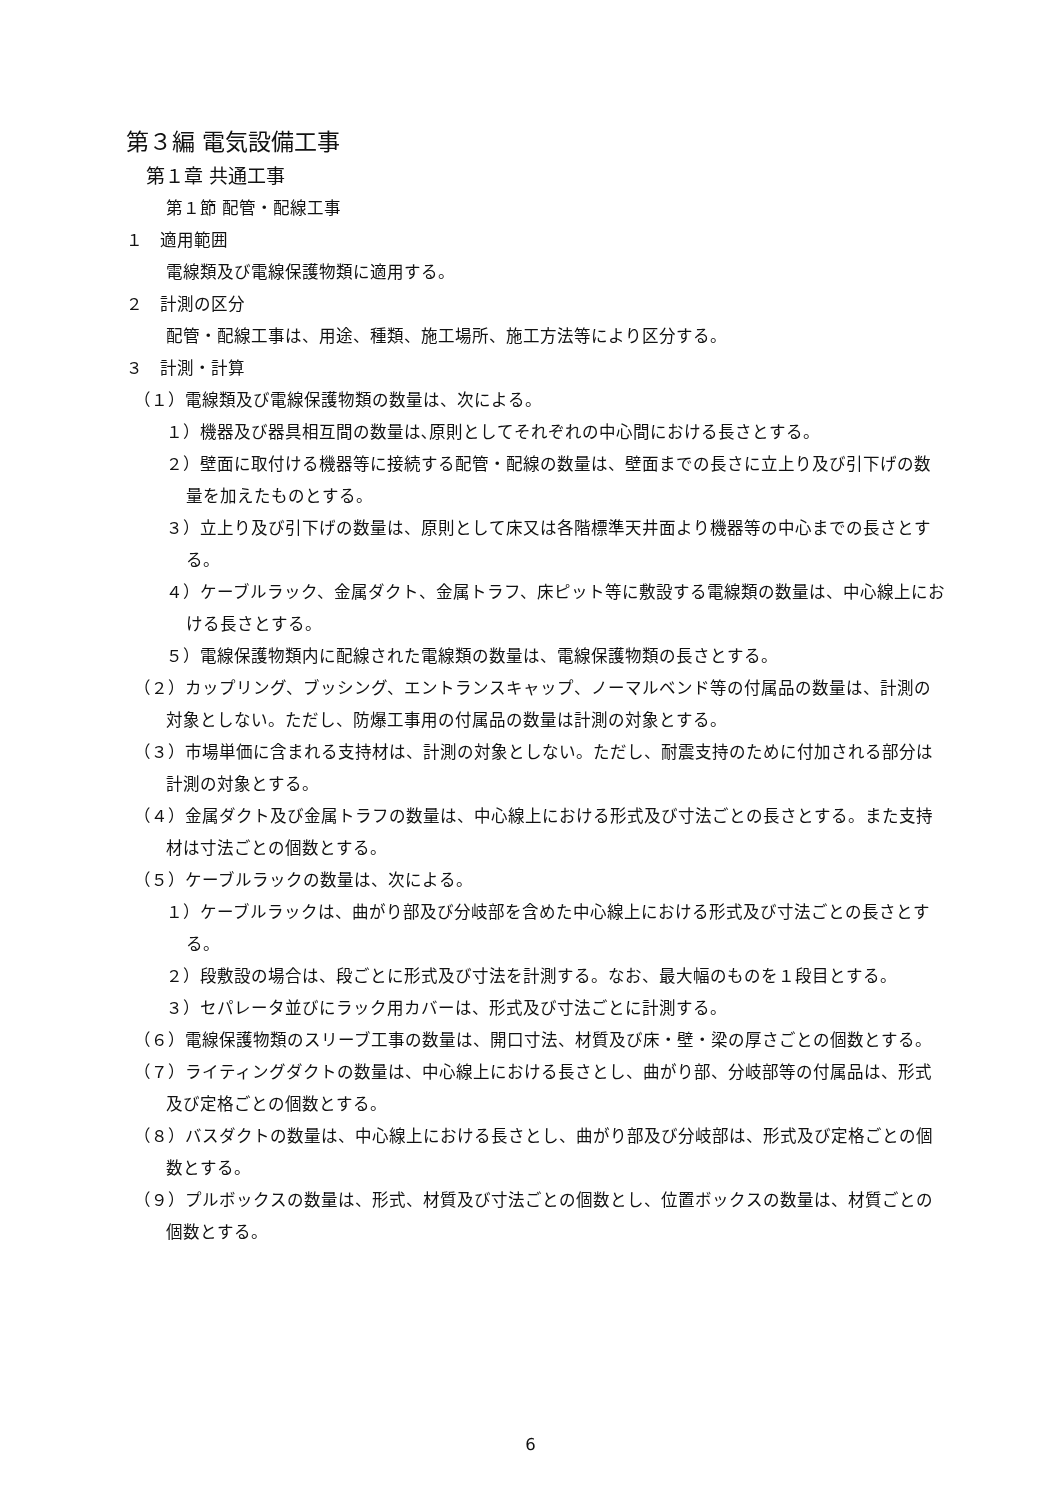第３編 電気設備工事
第１章 共通工事
第１節 配管・配線工事
１　適用範囲
電線類及び電線保護物類に適用する。
２　計測の区分
配管・配線工事は、用途、種類、施工場所、施工方法等により区分する。
３　計測・計算
（１）電線類及び電線保護物類の数量は、次による。
１）機器及び器具相互間の数量は､原則としてそれぞれの中心間における長さとする。
２）壁面に取付ける機器等に接続する配管・配線の数量は、壁面までの長さに立上り及び引下げの数量を加えたものとする。
３）立上り及び引下げの数量は、原則として床又は各階標準天井面より機器等の中心までの長さとする。
４）ケーブルラック、金属ダクト、金属トラフ、床ピット等に敷設する電線類の数量は、中心線上における長さとする。
５）電線保護物類内に配線された電線類の数量は、電線保護物類の長さとする。
（２）カップリング、ブッシング、エントランスキャップ、ノーマルベンド等の付属品の数量は、計測の対象としない。ただし、防爆工事用の付属品の数量は計測の対象とする。
（３）市場単価に含まれる支持材は、計測の対象としない。ただし、耐震支持のために付加される部分は計測の対象とする。
（４）金属ダクト及び金属トラフの数量は、中心線上における形式及び寸法ごとの長さとする。また支持材は寸法ごとの個数とする。
（５）ケーブルラックの数量は、次による。
１）ケーブルラックは、曲がり部及び分岐部を含めた中心線上における形式及び寸法ごとの長さとする。
２）段敷設の場合は、段ごとに形式及び寸法を計測する。なお、最大幅のものを１段目とする。
３）セパレータ並びにラック用カバーは、形式及び寸法ごとに計測する。
（６）電線保護物類のスリーブ工事の数量は、開口寸法、材質及び床・壁・梁の厚さごとの個数とする。
（７）ライティングダクトの数量は、中心線上における長さとし、曲がり部、分岐部等の付属品は、形式及び定格ごとの個数とする。
（８）バスダクトの数量は、中心線上における長さとし、曲がり部及び分岐部は、形式及び定格ごとの個数とする。
（９）プルボックスの数量は、形式、材質及び寸法ごとの個数とし、位置ボックスの数量は、材質ごとの個数とする。
6